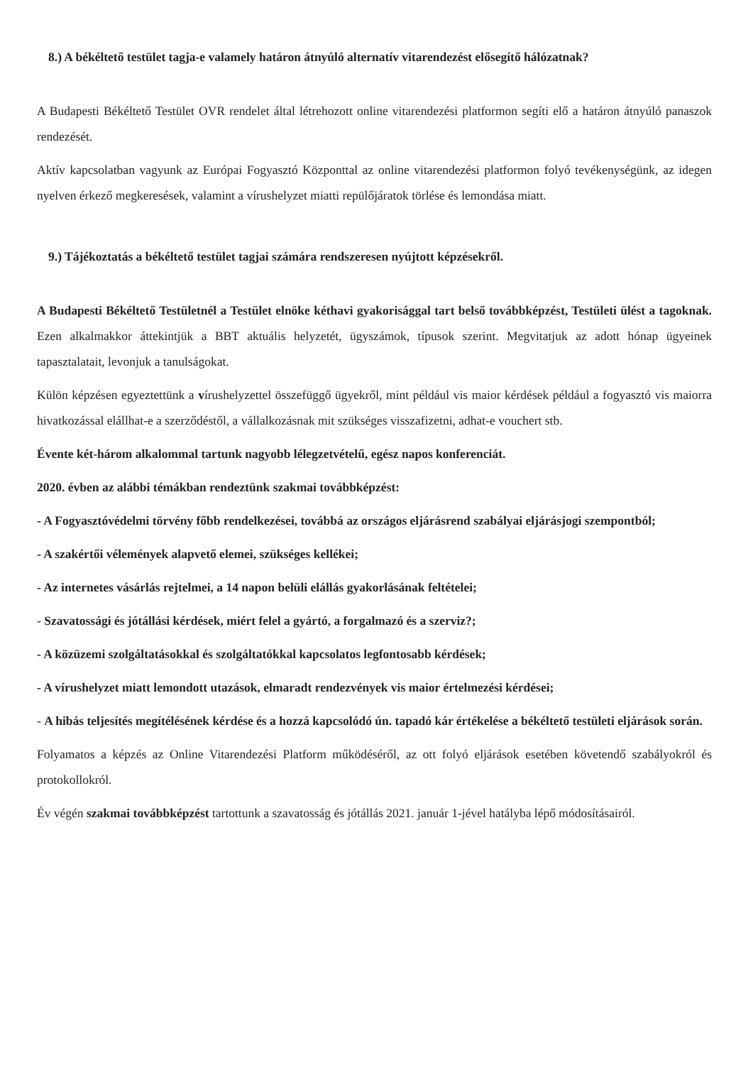8.) A békéltető testület tagja-e valamely határon átnyúló alternatív vitarendezést elősegítő hálózatnak?
A Budapesti Békéltető Testület OVR rendelet által létrehozott online vitarendezési platformon segíti elő a határon átnyúló panaszok rendezését.
Aktív kapcsolatban vagyunk az Európai Fogyasztó Központtal az online vitarendezési platformon folyó tevékenységünk, az idegen nyelven érkező megkeresések, valamint a vírushelyzet miatti repülőjáratok törlése és lemondása miatt.
9.) Tájékoztatás a békéltető testület tagjai számára rendszeresen nyújtott képzésekről.
A Budapesti Békéltető Testületnél a Testület elnöke kéthavi gyakorisággal tart belső továbbképzést, Testületi ülést a tagoknak. Ezen alkalmakkor áttekintjük a BBT aktuális helyzetét, ügyszámok, típusok szerint. Megvitatjuk az adott hónap ügyeinek tapasztalatait, levonjuk a tanulságokat.
Külön képzésen egyeztettünk a vírushelyzettel összefüggő ügyekről, mint például vis maior kérdések például a fogyasztó vis maiorra hivatkozással elállhat-e a szerződéstől, a vállalkozásnak mit szükséges visszafizetni, adhat-e vouchert stb.
Évente két-három alkalommal tartunk nagyobb lélegzetvételű, egész napos konferenciát.
2020. évben az alábbi témákban rendeztünk szakmai továbbképzést:
- A Fogyasztóvédelmi törvény főbb rendelkezései, továbbá az országos eljárásrend szabályai eljárásjogi szempontból;
- A szakértői vélemények alapvető elemei, szükséges kellékei;
- Az internetes vásárlás rejtelmei, a 14 napon belüli elállás gyakorlásának feltételei;
- Szavatossági és jótállási kérdések, miért felel a gyártó, a forgalmazó és a szerviz?;
- A közüzemi szolgáltatásokkal és szolgáltatókkal kapcsolatos legfontosabb kérdések;
- A vírushelyzet miatt lemondott utazások, elmaradt rendezvények vis maior értelmezési kérdései;
- A hibás teljesítés megítélésének kérdése és a hozzá kapcsolódó ún. tapadó kár értékelése a békéltető testületi eljárások során.
Folyamatos a képzés az Online Vitarendezési Platform működéséről, az ott folyó eljárások esetében követendő szabályokról és protokollokról.
Év végén szakmai továbbképzést tartottunk a szavatosság és jótállás 2021. január 1-jével hatályba lépő módosításairól.